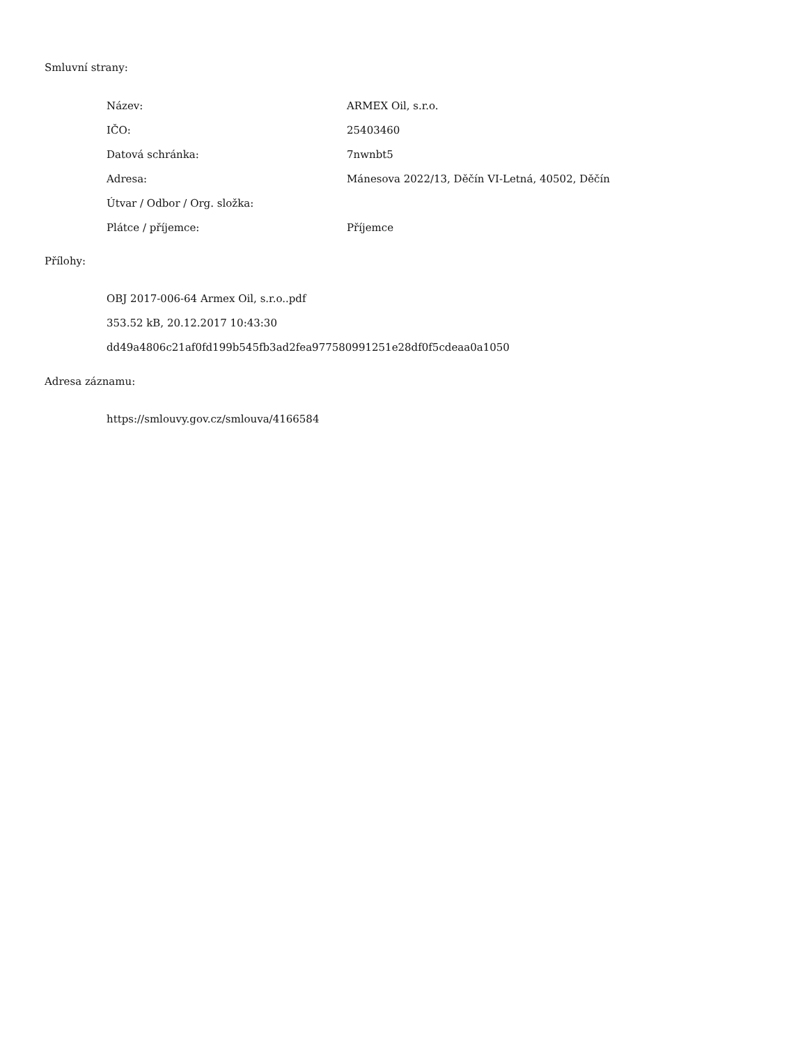Smluvní strany:
| Název: | ARMEX Oil, s.r.o. |
| IČO: | 25403460 |
| Datová schránka: | 7nwnbt5 |
| Adresa: | Mánesova 2022/13, Děčín VI-Letná, 40502, Děčín |
| Útvar / Odbor / Org. složka: | |
| Plátce / příjemce: | Příjemce |
Přílohy:
OBJ 2017-006-64 Armex Oil, s.r.o..pdf
353.52 kB, 20.12.2017 10:43:30
dd49a4806c21af0fd199b545fb3ad2fea977580991251e28df0f5cdeaa0a1050
Adresa záznamu:
https://smlouvy.gov.cz/smlouva/4166584